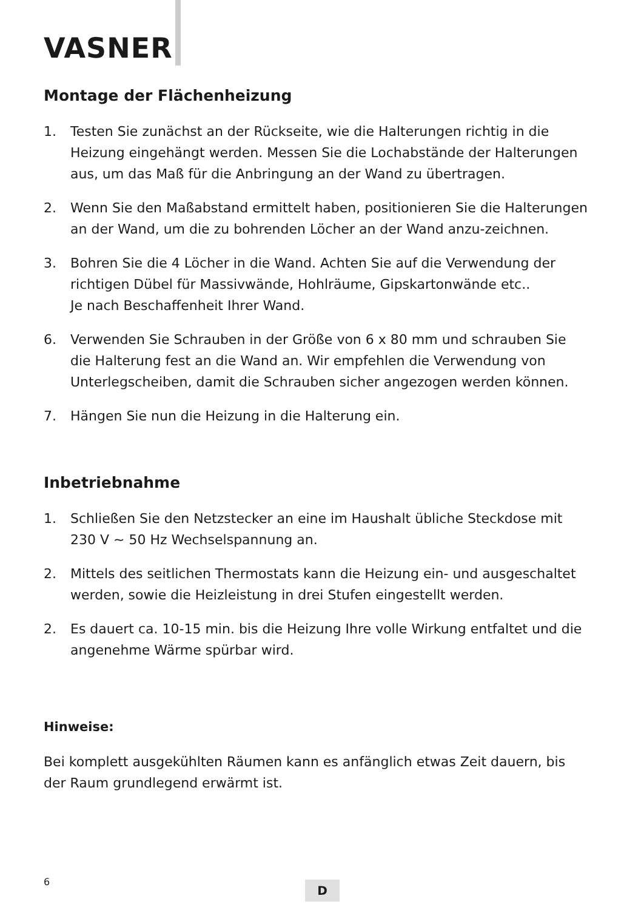VASNER
Montage der Flächenheizung
1. Testen Sie zunächst an der Rückseite, wie die Halterungen richtig in die Heizung eingehängt werden. Messen Sie die Lochabstände der Halterungen aus, um das Maß für die Anbringung an der Wand zu übertragen.
2. Wenn Sie den Maßabstand ermittelt haben, positionieren Sie die Halterungen an der Wand, um die zu bohrenden Löcher an der Wand anzu-zeichnen.
3. Bohren Sie die 4 Löcher in die Wand. Achten Sie auf die Verwendung der richtigen Dübel für Massivwände, Hohlräume, Gipskartonwände etc..
Je nach Beschaffenheit Ihrer Wand.
6. Verwenden Sie Schrauben in der Größe von 6 x 80 mm und schrauben Sie die Halterung fest an die Wand an. Wir empfehlen die Verwendung von Unterlegscheiben, damit die Schrauben sicher angezogen werden können.
7. Hängen Sie nun die Heizung in die Halterung ein.
Inbetriebnahme
1. Schließen Sie den Netzstecker an eine im Haushalt übliche Steckdose mit 230 V ~ 50 Hz Wechselspannung an.
2. Mittels des seitlichen Thermostats kann die Heizung ein- und ausgeschaltet werden, sowie die Heizleistung in drei Stufen eingestellt werden.
2. Es dauert ca. 10-15 min. bis die Heizung Ihre volle Wirkung entfaltet und die angenehme Wärme spürbar wird.
Hinweise:
Bei komplett ausgekühlten Räumen kann es anfänglich etwas Zeit dauern, bis der Raum grundlegend erwärmt ist.
6 D